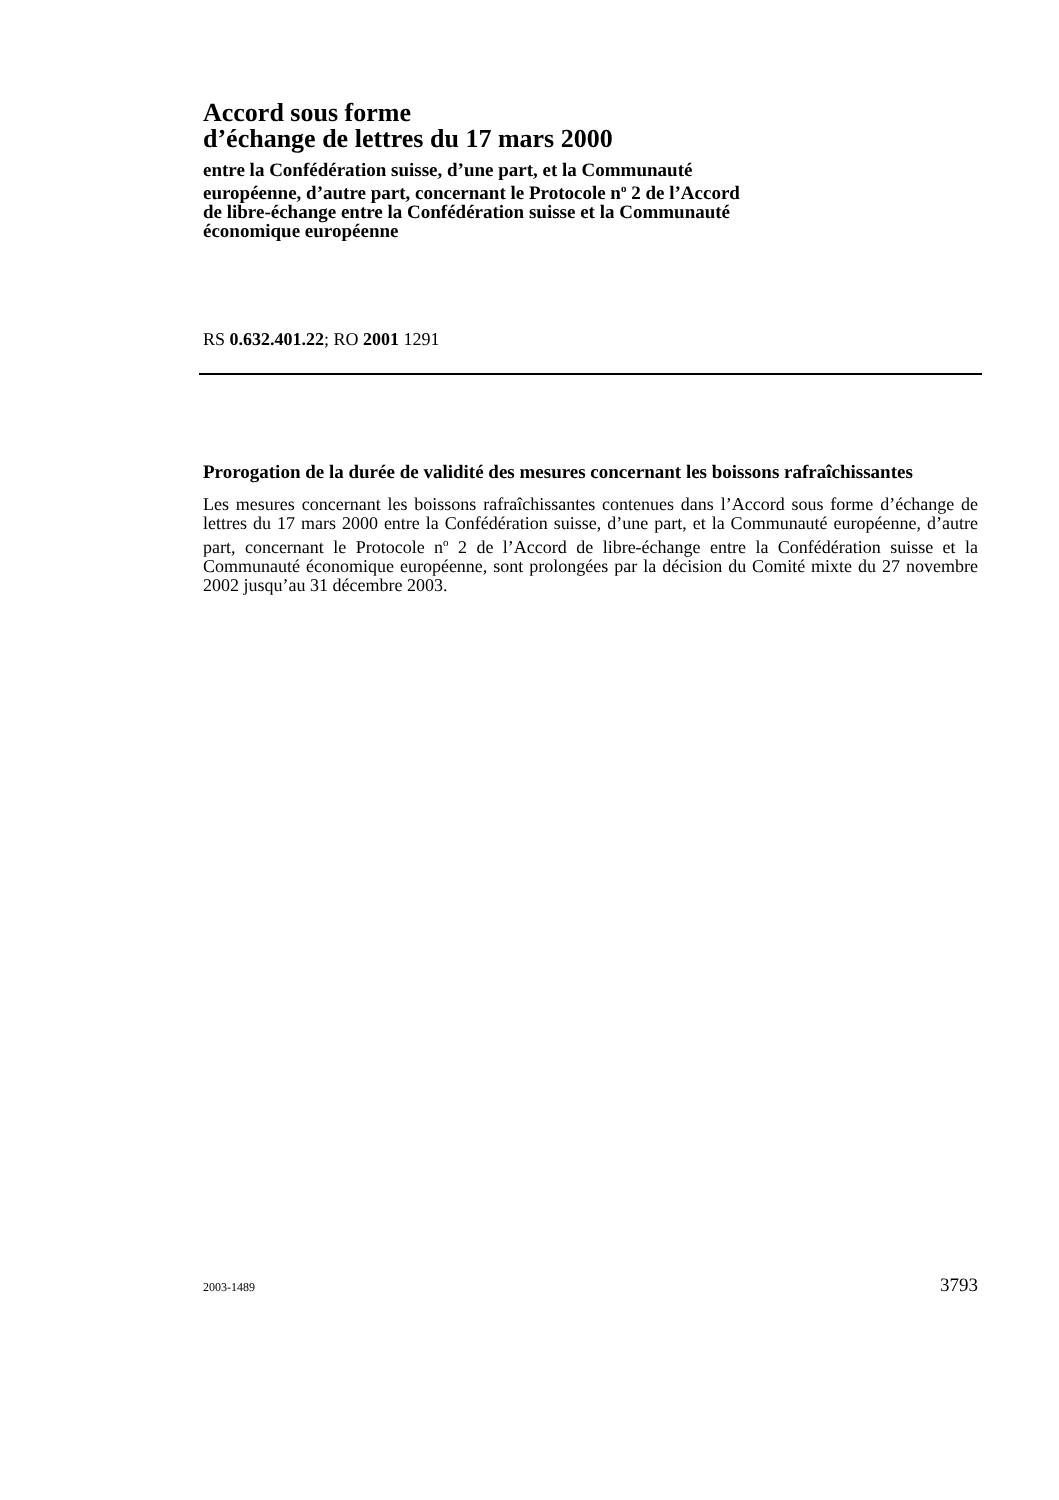Accord sous forme
d’échange de lettres du 17 mars 2000
entre la Confédération suisse, d’une part, et la Communauté
européenne, d’autre part, concernant le Protocole n<sup>o</sup> 2 de l’Accord
de libre-échange entre la Confédération suisse et la Communauté
économique européenne
RS 0.632.401.22; RO 2001 1291
Prorogation de la durée de validité des mesures concernant les boissons rafraîchissantes
Les mesures concernant les boissons rafraîchissantes contenues dans l’Accord sous forme d’échange de lettres du 17 mars 2000 entre la Confédération suisse, d’une part, et la Communauté européenne, d’autre part, concernant le Protocole n<sup>o</sup> 2 de l’Accord de libre-échange entre la Confédération suisse et la Communauté écono­mique européenne, sont prolongées par la décision du Comité mixte du 27 novem­bre 2002 jusqu’au 31 décembre 2003.
2003-1489 3793